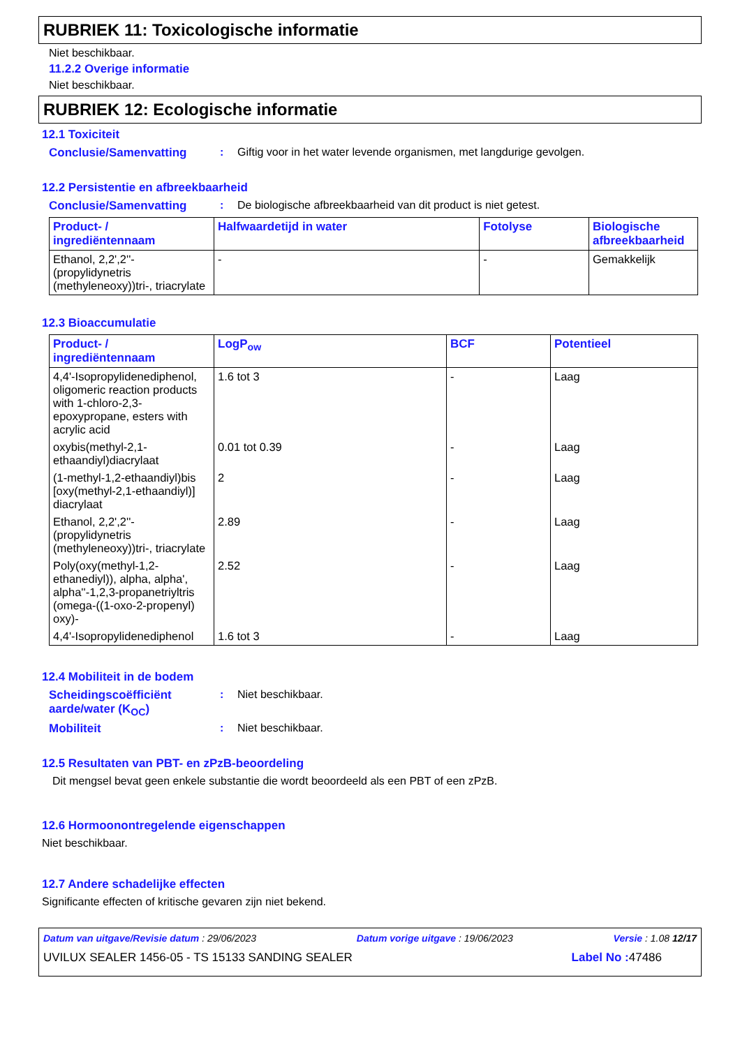RUBRIEK 11: Toxicologische informatie
Niet beschikbaar.
11.2.2 Overige informatie
Niet beschikbaar.
RUBRIEK 12: Ecologische informatie
12.1 Toxiciteit
Conclusie/Samenvatting : Giftig voor in het water levende organismen, met langdurige gevolgen.
12.2 Persistentie en afbreekbaarheid
Conclusie/Samenvatting : De biologische afbreekbaarheid van dit product is niet getest.
| Product- / ingrediëntennaam | Halfwaardetijd in water | Fotolyse | Biologische afbreekbaarheid |
| --- | --- | --- | --- |
| Ethanol, 2,2',2''-(propylidynetris (methyleneoxy))tri-, triacrylate | - | - | Gemakkelijk |
12.3 Bioaccumulatie
| Product- / ingrediëntennaam | LogP<sub>ow</sub> | BCF | Potentieel |
| --- | --- | --- | --- |
| 4,4'-Isopropylidenediphenol, oligomeric reaction products with 1-chloro-2,3-epoxypropane, esters with acrylic acid | 1.6 tot 3 | - | Laag |
| oxybis(methyl-2,1-ethaandiyl)diacrylaat | 0.01 tot 0.39 | - | Laag |
| (1-methyl-1,2-ethaandiyl)bis [oxy(methyl-2,1-ethaandiyl)] diacrylaat | 2 | - | Laag |
| Ethanol, 2,2',2''-(propylidynetris (methyleneoxy))tri-, triacrylate | 2.89 | - | Laag |
| Poly(oxy(methyl-1,2-ethanediyl)), alpha, alpha', alpha''-1,2,3-propanetriyltris (omega-((1-oxo-2-propenyl) oxy)- | 2.52 | - | Laag |
| 4,4'-Isopropylidenediphenol | 1.6 tot 3 | - | Laag |
12.4 Mobiliteit in de bodem
Scheidingscoëfficiënt aarde/water (K<sub>OC</sub>)
: Niet beschikbaar.
Mobiliteit : Niet beschikbaar.
12.5 Resultaten van PBT- en zPzB-beoordeling
Dit mengsel bevat geen enkele substantie die wordt beoordeeld als een PBT of een zPzB.
12.6 Hormoonontregelende eigenschappen
Niet beschikbaar.
12.7 Andere schadelijke effecten
Significante effecten of kritische gevaren zijn niet bekend.
Datum van uitgave/Revisie datum : 29/06/2023 Datum vorige uitgave : 19/06/2023 Versie : 1.08 12/17
UVILUX SEALER 1456-05 - TS 15133 SANDING SEALER Label No : 47486